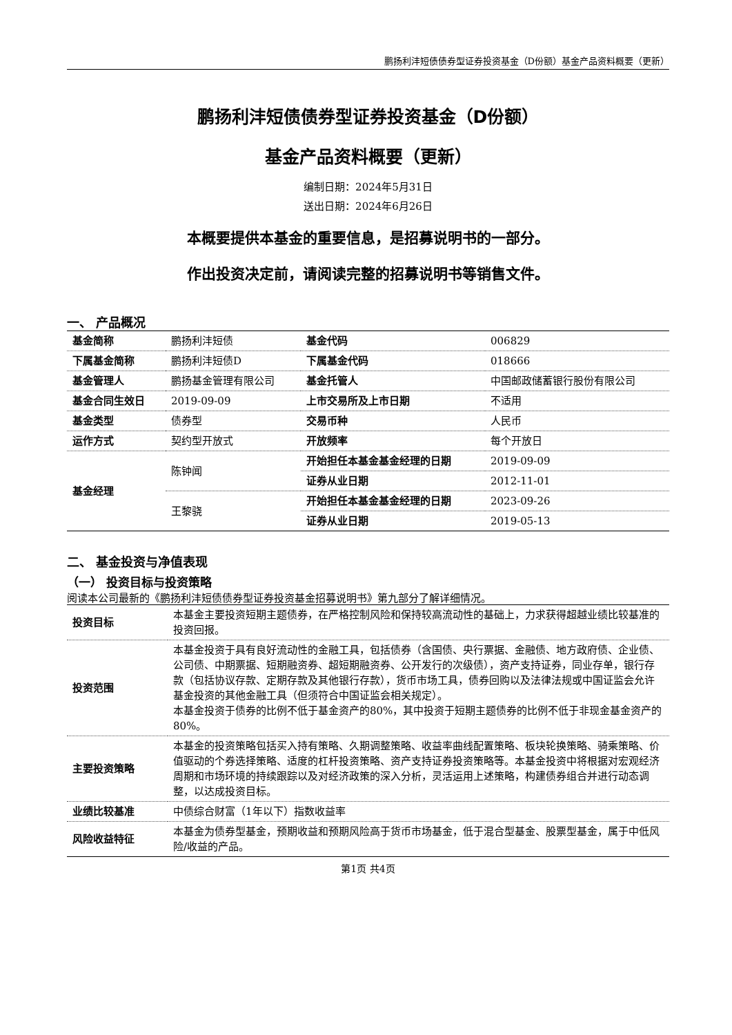鹏扬利沣短债债券型证券投资基金（D份额）基金产品资料概要（更新）
鹏扬利沣短债债券型证券投资基金（D份额）
基金产品资料概要（更新）
编制日期：2024年5月31日
送出日期：2024年6月26日
本概要提供本基金的重要信息，是招募说明书的一部分。
作出投资决定前，请阅读完整的招募说明书等销售文件。
一、 产品概况
| 基金简称 | 鹏扬利沣短债 | 基金代码 | 006829 |
| 下属基金简称 | 鹏扬利沣短债D | 下属基金代码 | 018666 |
| 基金管理人 | 鹏扬基金管理有限公司 | 基金托管人 | 中国邮政储蓄银行股份有限公司 |
| 基金合同生效日 | 2019-09-09 | 上市交易所及上市日期 | 不适用 |
| 基金类型 | 债券型 | 交易币种 | 人民币 |
| 运作方式 | 契约型开放式 | 开放频率 | 每个开放日 |
| 基金经理 | 陈钟闻 | 开始担任本基金基金经理的日期 | 2019-09-09 |
| | | 证券从业日期 | 2012-11-01 |
| | 王黎骁 | 开始担任本基金基金经理的日期 | 2023-09-26 |
| | | 证券从业日期 | 2019-05-13 |
二、 基金投资与净值表现
（一） 投资目标与投资策略
阅读本公司最新的《鹏扬利沣短债债券型证券投资基金招募说明书》第九部分了解详细情况。
| 投资目标 | 本基金主要投资短期主题债券，在严格控制风险和保持较高流动性的基础上，力求获得超越业绩比较基准的投资回报。 |
| 投资范围 | 本基金投资于具有良好流动性的金融工具，包括债券（含国债、央行票据、金融债、地方政府债、企业债、公司债、中期票据、短期融资券、超短期融资券、公开发行的次级债），资产支持证券，同业存单，银行存款（包括协议存款、定期存款及其他银行存款），货币市场工具，债券回购以及法律法规或中国证监会允许基金投资的其他金融工具（但须符合中国证监会相关规定）。 本基金投资于债券的比例不低于基金资产的80%，其中投资于短期主题债券的比例不低于非现金基金资产的80%。 |
| 主要投资策略 | 本基金的投资策略包括买入持有策略、久期调整策略、收益率曲线配置策略、板块轮换策略、骑乘策略、价值驱动的个券选择策略、适度的杠杆投资策略、资产支持证券投资策略等。本基金投资中将根据对宏观经济周期和市场环境的持续跟踪以及对经济政策的深入分析，灵活运用上述策略，构建债券组合并进行动态调整，以达成投资目标。 |
| 业绩比较基准 | 中债综合财富（1年以下）指数收益率 |
| 风险收益特征 | 本基金为债券型基金，预期收益和预期风险高于货币市场基金，低于混合型基金、股票型基金，属于中低风险/收益的产品。 |
第1页 共4页